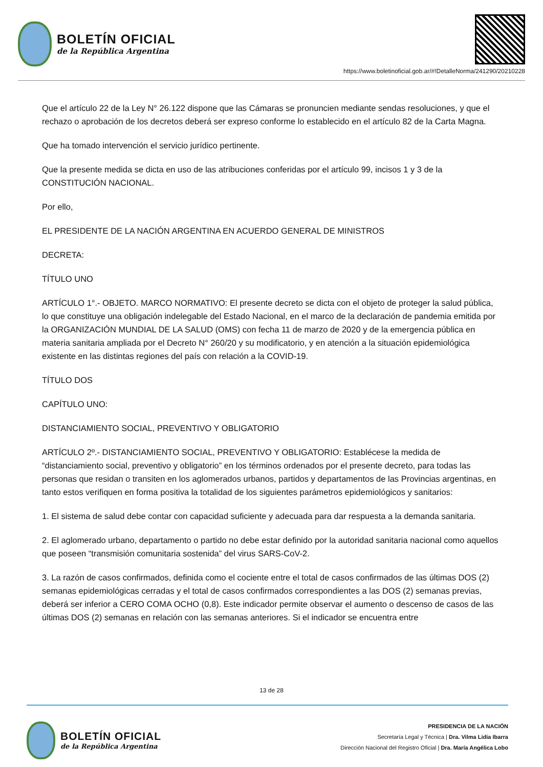BOLETÍN OFICIAL
de la República Argentina
https://www.boletinoficial.gob.ar/#!DetalleNorma/241290/20210228
Que el artículo 22 de la Ley N° 26.122 dispone que las Cámaras se pronuncien mediante sendas resoluciones, y que el rechazo o aprobación de los decretos deberá ser expreso conforme lo establecido en el artículo 82 de la Carta Magna.
Que ha tomado intervención el servicio jurídico pertinente.
Que la presente medida se dicta en uso de las atribuciones conferidas por el artículo 99, incisos 1 y 3 de la CONSTITUCIÓN NACIONAL.
Por ello,
EL PRESIDENTE DE LA NACIÓN ARGENTINA EN ACUERDO GENERAL DE MINISTROS
DECRETA:
TÍTULO UNO
ARTÍCULO 1°.- OBJETO. MARCO NORMATIVO: El presente decreto se dicta con el objeto de proteger la salud pública, lo que constituye una obligación indelegable del Estado Nacional, en el marco de la declaración de pandemia emitida por la ORGANIZACIÓN MUNDIAL DE LA SALUD (OMS) con fecha 11 de marzo de 2020 y de la emergencia pública en materia sanitaria ampliada por el Decreto N° 260/20 y su modificatorio, y en atención a la situación epidemiológica existente en las distintas regiones del país con relación a la COVID-19.
TÍTULO DOS
CAPÍTULO UNO:
DISTANCIAMIENTO SOCIAL, PREVENTIVO Y OBLIGATORIO
ARTÍCULO 2º.- DISTANCIAMIENTO SOCIAL, PREVENTIVO Y OBLIGATORIO: Establécese la medida de “distanciamiento social, preventivo y obligatorio” en los términos ordenados por el presente decreto, para todas las personas que residan o transiten en los aglomerados urbanos, partidos y departamentos de las Provincias argentinas, en tanto estos verifiquen en forma positiva la totalidad de los siguientes parámetros epidemiológicos y sanitarios:
1. El sistema de salud debe contar con capacidad suficiente y adecuada para dar respuesta a la demanda sanitaria.
2. El aglomerado urbano, departamento o partido no debe estar definido por la autoridad sanitaria nacional como aquellos que poseen “transmisión comunitaria sostenida” del virus SARS-CoV-2.
3. La razón de casos confirmados, definida como el cociente entre el total de casos confirmados de las últimas DOS (2) semanas epidemiológicas cerradas y el total de casos confirmados correspondientes a las DOS (2) semanas previas, deberá ser inferior a CERO COMA OCHO (0,8). Este indicador permite observar el aumento o descenso de casos de las últimas DOS (2) semanas en relación con las semanas anteriores. Si el indicador se encuentra entre
13 de 28
BOLETÍN OFICIAL
de la República Argentina
PRESIDENCIA DE LA NACIÓN
Secretaría Legal y Técnica | Dra. Vilma Lidia Ibarra
Dirección Nacional del Registro Oficial | Dra. María Angélica Lobo